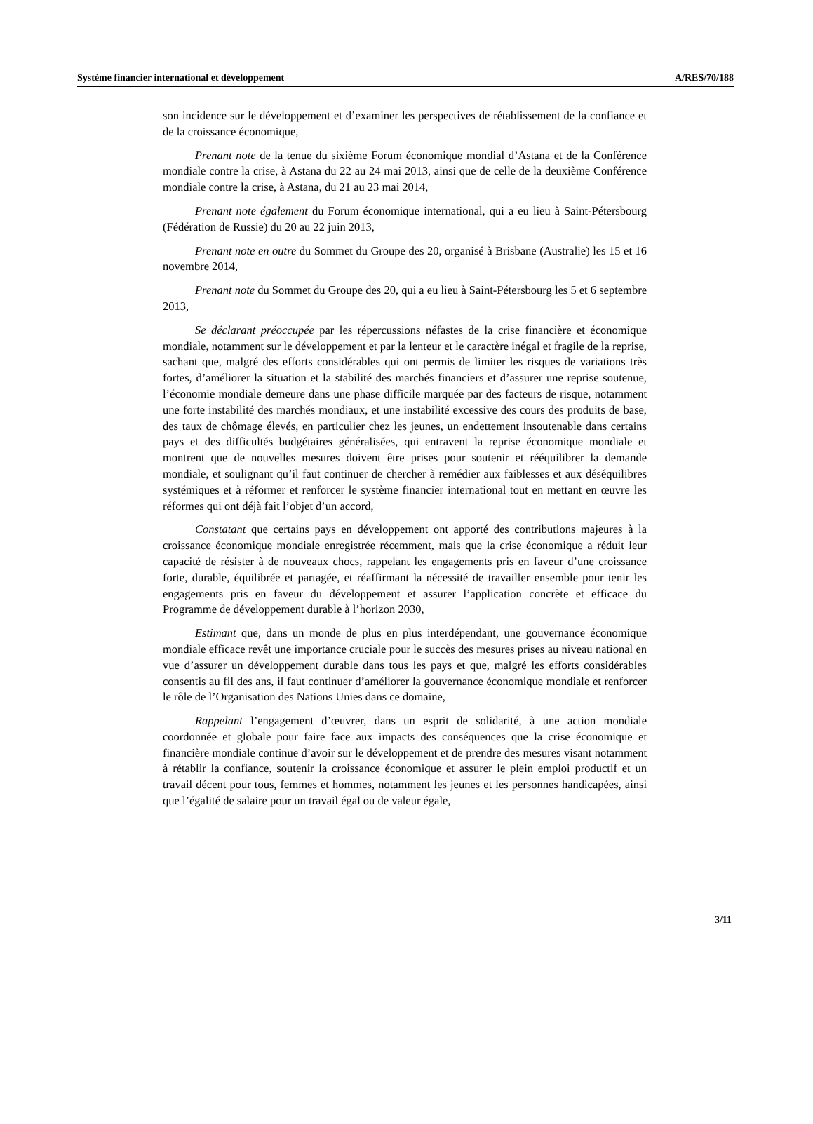Système financier international et développement A/RES/70/188
son incidence sur le développement et d’examiner les perspectives de rétablissement de la confiance et de la croissance économique,
Prenant note de la tenue du sixième Forum économique mondial d’Astana et de la Conférence mondiale contre la crise, à Astana du 22 au 24 mai 2013, ainsi que de celle de la deuxième Conférence mondiale contre la crise, à Astana, du 21 au 23 mai 2014,
Prenant note également du Forum économique international, qui a eu lieu à Saint-Pétersbourg (Fédération de Russie) du 20 au 22 juin 2013,
Prenant note en outre du Sommet du Groupe des 20, organisé à Brisbane (Australie) les 15 et 16 novembre 2014,
Prenant note du Sommet du Groupe des 20, qui a eu lieu à Saint-Pétersbourg les 5 et 6 septembre 2013,
Se déclarant préoccupée par les répercussions néfastes de la crise financière et économique mondiale, notamment sur le développement et par la lenteur et le caractère inégal et fragile de la reprise, sachant que, malgré des efforts considérables qui ont permis de limiter les risques de variations très fortes, d’améliorer la situation et la stabilité des marchés financiers et d’assurer une reprise soutenue, l’économie mondiale demeure dans une phase difficile marquée par des facteurs de risque, notamment une forte instabilité des marchés mondiaux, et une instabilité excessive des cours des produits de base, des taux de chômage élevés, en particulier chez les jeunes, un endettement insoutenable dans certains pays et des difficultés budgétaires généralisées, qui entravent la reprise économique mondiale et montrent que de nouvelles mesures doivent être prises pour soutenir et rééquilibrer la demande mondiale, et soulignant qu’il faut continuer de chercher à remédier aux faiblesses et aux déséquilibres systémiques et à réformer et renforcer le système financier international tout en mettant en œuvre les réformes qui ont déjà fait l’objet d’un accord,
Constatant que certains pays en développement ont apporté des contributions majeures à la croissance économique mondiale enregistrée récemment, mais que la crise économique a réduit leur capacité de résister à de nouveaux chocs, rappelant les engagements pris en faveur d’une croissance forte, durable, équilibrée et partagée, et réaffirmant la nécessité de travailler ensemble pour tenir les engagements pris en faveur du développement et assurer l’application concrète et efficace du Programme de développement durable à l’horizon 2030,
Estimant que, dans un monde de plus en plus interdépendant, une gouvernance économique mondiale efficace revêt une importance cruciale pour le succès des mesures prises au niveau national en vue d’assurer un développement durable dans tous les pays et que, malgré les efforts considérables consentis au fil des ans, il faut continuer d’améliorer la gouvernance économique mondiale et renforcer le rôle de l’Organisation des Nations Unies dans ce domaine,
Rappelant l’engagement d’œuvrer, dans un esprit de solidarité, à une action mondiale coordonnée et globale pour faire face aux impacts des conséquences que la crise économique et financière mondiale continue d’avoir sur le développement et de prendre des mesures visant notamment à rétablir la confiance, soutenir la croissance économique et assurer le plein emploi productif et un travail décent pour tous, femmes et hommes, notamment les jeunes et les personnes handicapées, ainsi que l’égalité de salaire pour un travail égal ou de valeur égale,
3/11